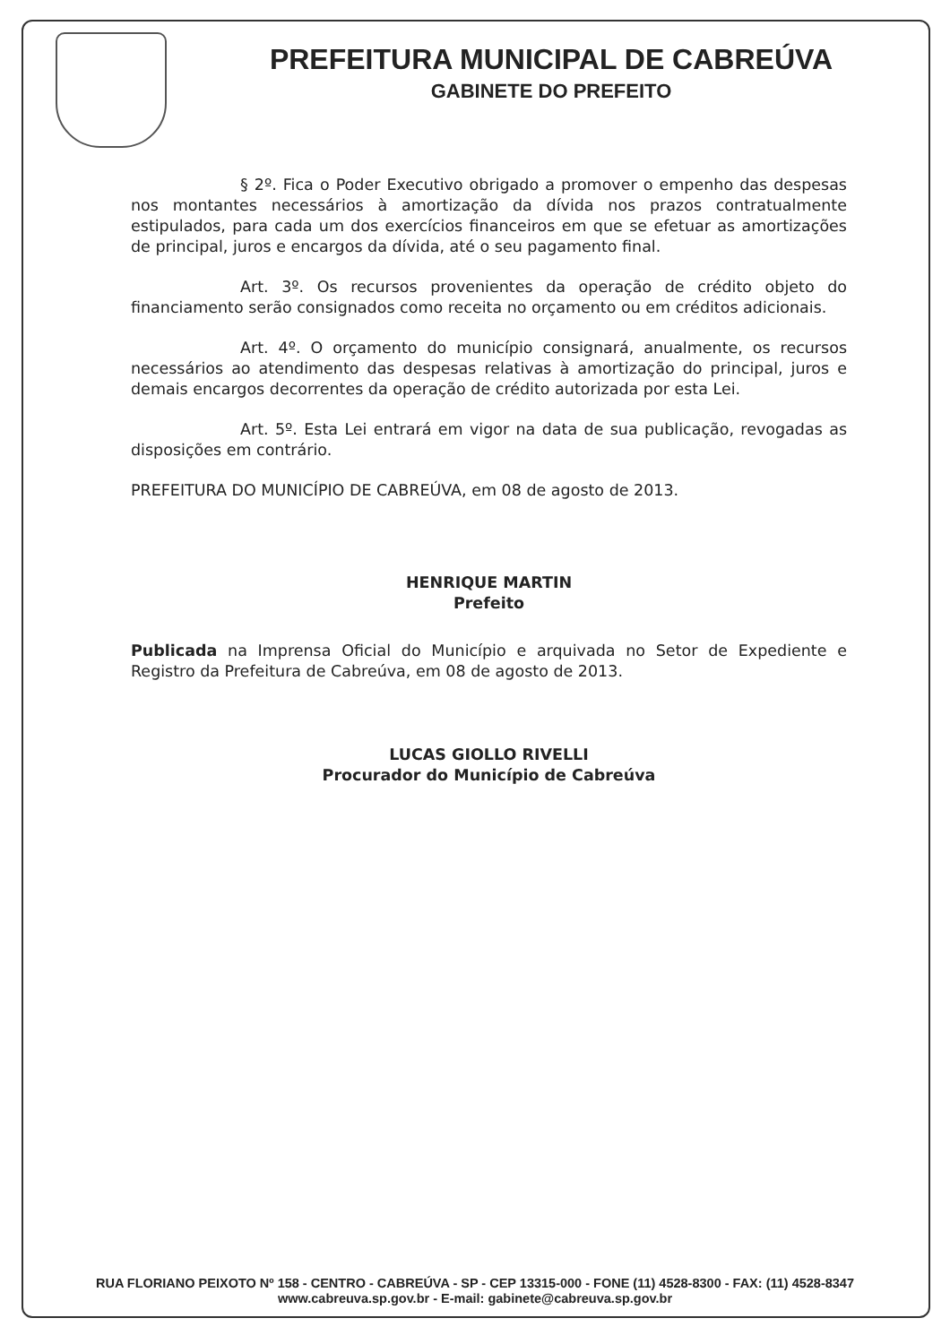PREFEITURA MUNICIPAL DE CABREÚVA
GABINETE DO PREFEITO
§ 2º. Fica o Poder Executivo obrigado a promover o empenho das despesas nos montantes necessários à amortização da dívida nos prazos contratualmente estipulados, para cada um dos exercícios financeiros em que se efetuar as amortizações de principal, juros e encargos da dívida, até o seu pagamento final.
Art. 3º. Os recursos provenientes da operação de crédito objeto do financiamento serão consignados como receita no orçamento ou em créditos adicionais.
Art. 4º. O orçamento do município consignará, anualmente, os recursos necessários ao atendimento das despesas relativas à amortização do principal, juros e demais encargos decorrentes da operação de crédito autorizada por esta Lei.
Art. 5º. Esta Lei entrará em vigor na data de sua publicação, revogadas as disposições em contrário.
PREFEITURA DO MUNICÍPIO DE CABREÚVA, em 08 de agosto de 2013.
HENRIQUE MARTIN
Prefeito
Publicada na Imprensa Oficial do Município e arquivada no Setor de Expediente e Registro da Prefeitura de Cabreúva, em 08 de agosto de 2013.
LUCAS GIOLLO RIVELLI
Procurador do Município de Cabreúva
RUA FLORIANO PEIXOTO Nº 158 - CENTRO - CABREÚVA - SP - CEP 13315-000 - FONE (11) 4528-8300 - FAX: (11) 4528-8347
www.cabreuva.sp.gov.br - E-mail: gabinete@cabreuva.sp.gov.br